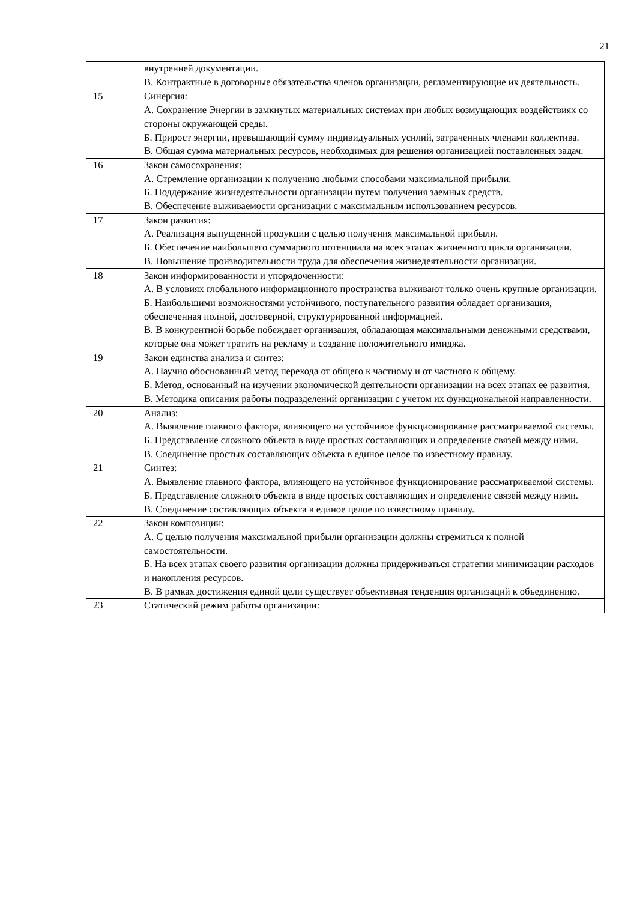21
| | внутренней документации. В. Контрактные в договорные обязательства членов организации, регламентирующие их деятельность. |
| 15 | Синергия: А. Сохранение Энергии в замкнутых материальных системах при любых возмущающих воздействиях со стороны окружающей среды. Б. Прирост энергии, превышающий сумму индивидуальных усилий, затраченных членами коллектива. В. Общая сумма материальных ресурсов, необходимых для решения организацией поставленных задач. |
| 16 | Закон самосохранения: А. Стремление организации к получению любыми способами максимальной прибыли. Б. Поддержание жизнедеятельности организации путем получения заемных средств. В. Обеспечение выживаемости организации с максимальным использованием ресурсов. |
| 17 | Закон развития: А. Реализация выпущенной продукции с целью получения максимальной прибыли. Б. Обеспечение наибольшего суммарного потенциала на всех этапах жизненного цикла организации. В. Повышение производительности труда для обеспечения жизнедеятельности организации. |
| 18 | Закон информированности и упорядоченности: А. В условиях глобального информационного пространства выживают только очень крупные организации. Б. Наибольшими возможностями устойчивого, поступательного развития обладает организация, обеспеченная полной, достоверной, структурированной информацией. В. В конкурентной борьбе побеждает организация, обладающая максимальными денежными средствами, которые она может тратить на рекламу и создание положительного имиджа. |
| 19 | Закон единства анализа и синтез: А. Научно обоснованный метод перехода от общего к частному и от частного к общему. Б. Метод, основанный на изучении экономической деятельности организации на всех этапах ее развития. В. Методика описания работы подразделений организации с учетом их функциональной направленности. |
| 20 | Анализ: А. Выявление главного фактора, влияющего на устойчивое функционирование рассматриваемой системы. Б. Представление сложного объекта в виде простых составляющих и определение связей между ними. В. Соединение простых составляющих объекта в единое целое по известному правилу. |
| 21 | Синтез: А. Выявление главного фактора, влияющего на устойчивое функционирование рассматриваемой системы. Б. Представление сложного объекта в виде простых составляющих и определение связей между ними. В. Соединение составляющих объекта в единое целое по известному правилу. |
| 22 | Закон композиции: А. С целью получения максимальной прибыли организации должны стремиться к полной самостоятельности. Б. На всех этапах своего развития организации должны придерживаться стратегии минимизации расходов и накопления ресурсов. В. В рамках достижения единой цели существует объективная тенденция организаций к объединению. |
| 23 | Статический режим работы организации: |